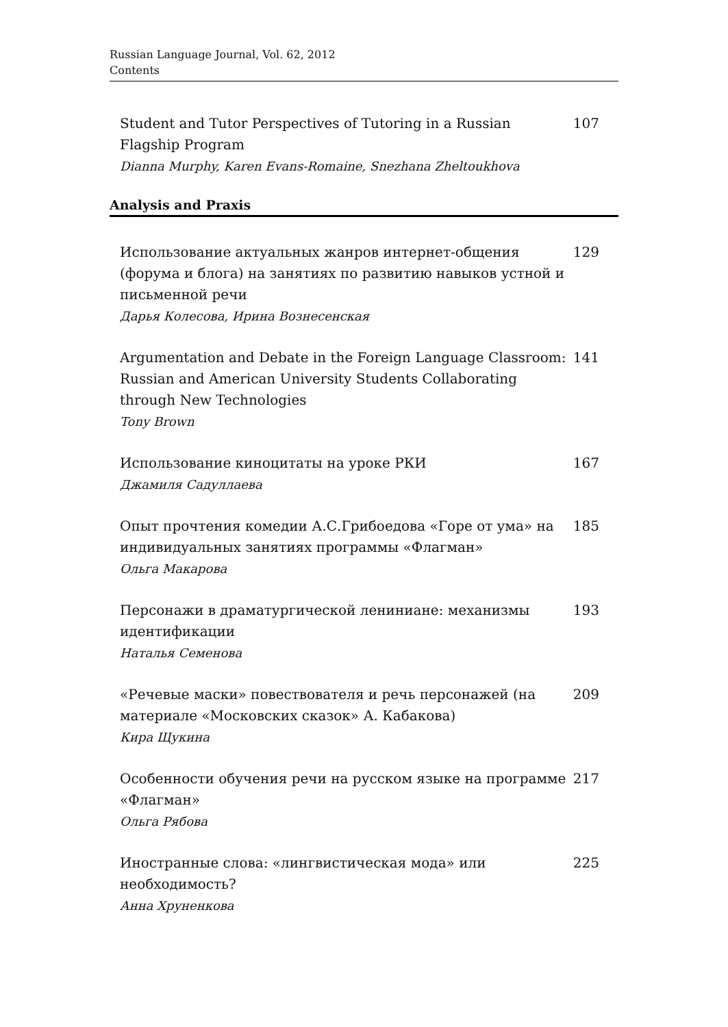Russian Language Journal, Vol. 62, 2012
Contents
Student and Tutor Perspectives of Tutoring in a Russian Flagship Program
Dianna Murphy, Karen Evans-Romaine, Snezhana Zheltoukhova
107
Analysis and Praxis
Использование актуальных жанров интернет-общения (форума и блога) на занятиях по развитию навыков устной и письменной речи
Дарья Колесова, Ирина Вознесенская
129
Argumentation and Debate in the Foreign Language Classroom: Russian and American University Students Collaborating through New Technologies
Tony Brown
141
Использование киноцитаты на уроке РКИ
Джамиля Садуллаева
167
Опыт прочтения комедии А.С.Грибоедова «Горе от ума» на индивидуальных занятиях программы «Флагман»
Ольга Макарова
185
Персонажи в драматургической лениниане: механизмы идентификации
Наталья Семенова
193
«Речевые маски» повествователя и речь персонажей (на материале «Московских сказок» А. Кабакова)
Кира Щукина
209
Особенности обучения речи на русском языке на программе «Флагман»
Ольга Рябова
217
Иностранные слова: «лингвистическая мода» или необходимость?
Анна Хруненкова
225